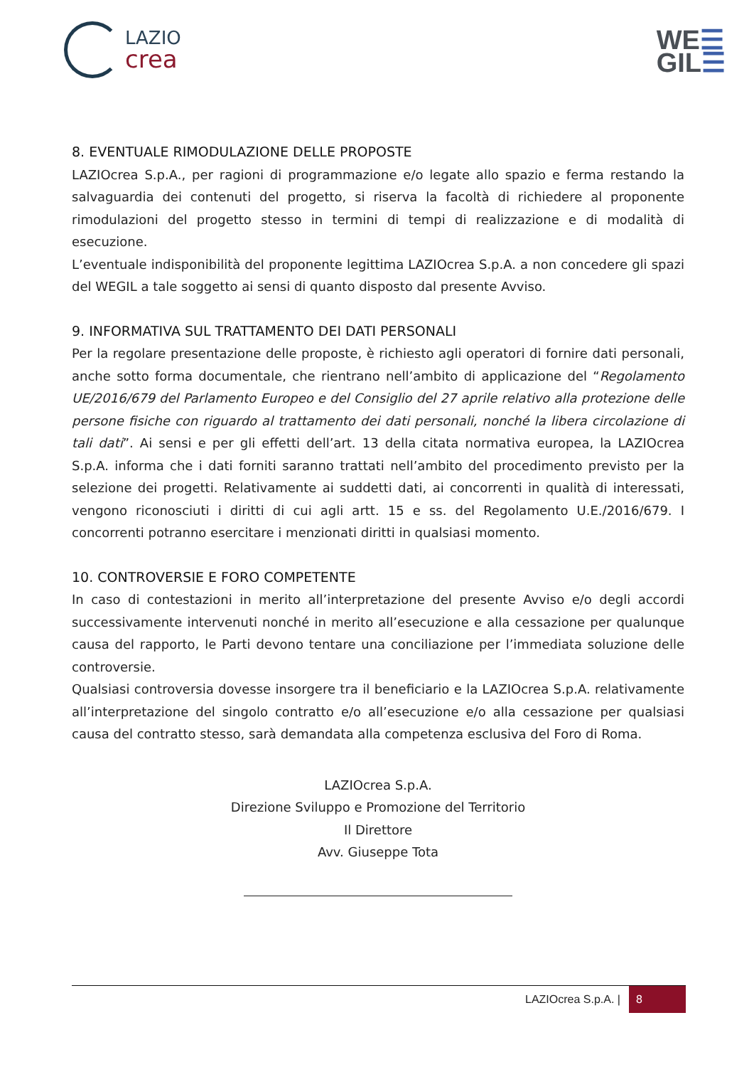LAZIO
crea
WE☰
GIL☰
8. EVENTUALE RIMODULAZIONE DELLE PROPOSTE
LAZIOcrea S.p.A., per ragioni di programmazione e/o legate allo spazio e ferma restando la salvaguardia dei contenuti del progetto, si riserva la facoltà di richiedere al proponente rimodulazioni del progetto stesso in termini di tempi di realizzazione e di modalità di esecuzione.
L’eventuale indisponibilità del proponente legittima LAZIOcrea S.p.A. a non concedere gli spazi del WEGIL a tale soggetto ai sensi di quanto disposto dal presente Avviso.
9. INFORMATIVA SUL TRATTAMENTO DEI DATI PERSONALI
Per la regolare presentazione delle proposte, è richiesto agli operatori di fornire dati personali, anche sotto forma documentale, che rientrano nell’ambito di applicazione del “Regolamento UE/2016/679 del Parlamento Europeo e del Consiglio del 27 aprile relativo alla protezione delle persone fisiche con riguardo al trattamento dei dati personali, nonché la libera circolazione di tali dati”. Ai sensi e per gli effetti dell’art. 13 della citata normativa europea, la LAZIOcrea S.p.A. informa che i dati forniti saranno trattati nell’ambito del procedimento previsto per la selezione dei progetti. Relativamente ai suddetti dati, ai concorrenti in qualità di interessati, vengono riconosciuti i diritti di cui agli artt. 15 e ss. del Regolamento U.E./2016/679. I concorrenti potranno esercitare i menzionati diritti in qualsiasi momento.
10. CONTROVERSIE E FORO COMPETENTE
In caso di contestazioni in merito all’interpretazione del presente Avviso e/o degli accordi successivamente intervenuti nonché in merito all’esecuzione e alla cessazione per qualunque causa del rapporto, le Parti devono tentare una conciliazione per l’immediata soluzione delle controversie.
Qualsiasi controversia dovesse insorgere tra il beneficiario e la LAZIOcrea S.p.A. relativamente all’interpretazione del singolo contratto e/o all’esecuzione e/o alla cessazione per qualsiasi causa del contratto stesso, sarà demandata alla competenza esclusiva del Foro di Roma.
LAZIOcrea S.p.A.
Direzione Sviluppo e Promozione del Territorio
Il Direttore
Avv. Giuseppe Tota
LAZIOcrea S.p.A. | 8